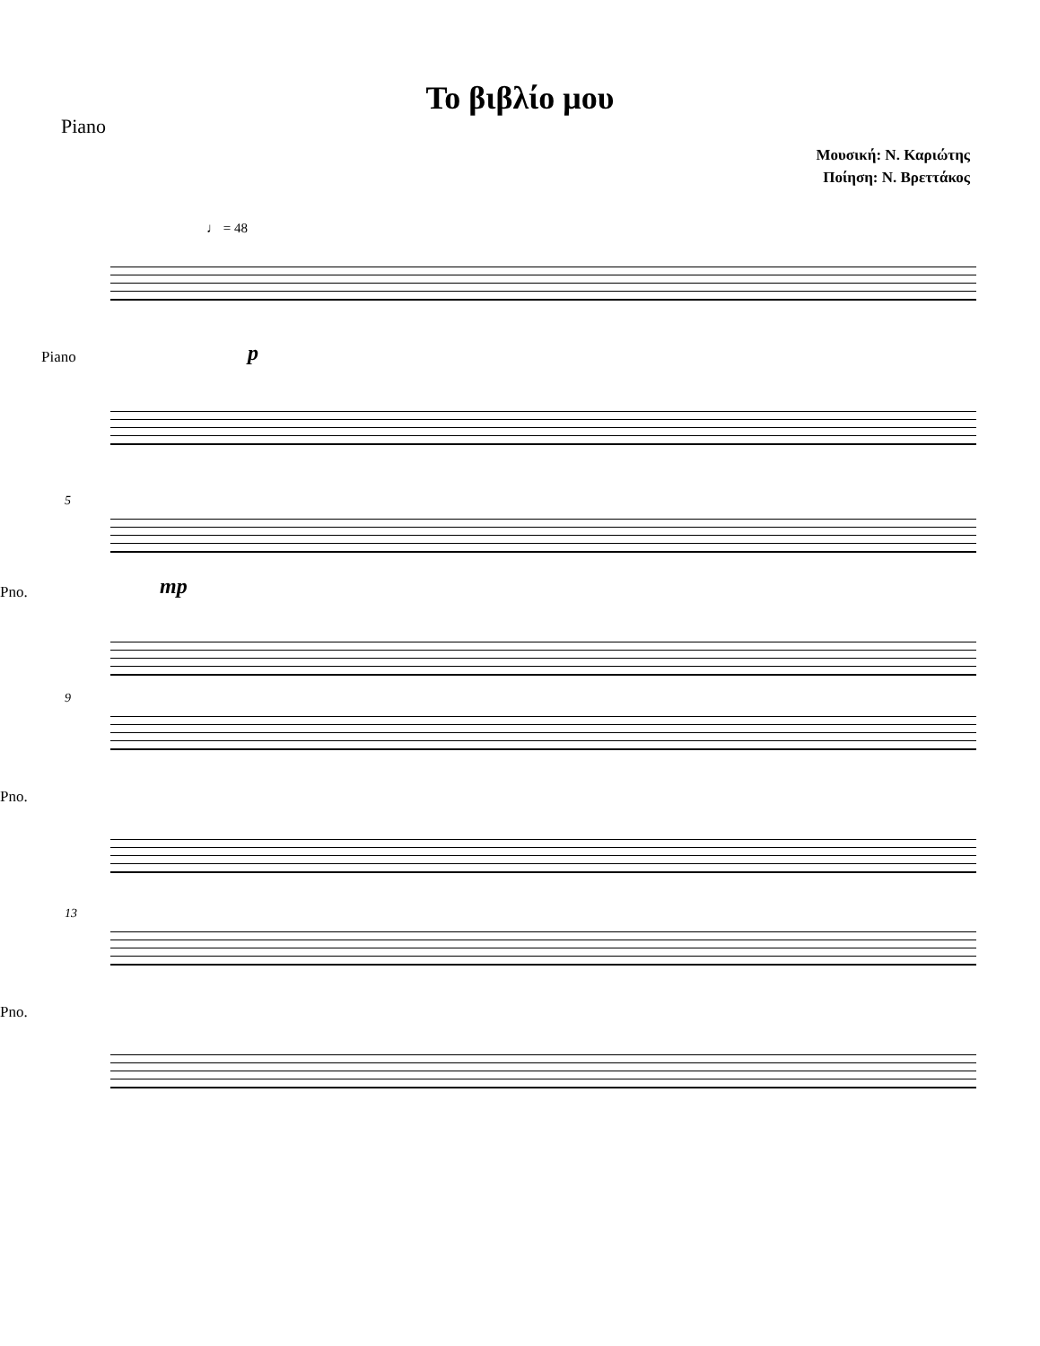Piano
Το βιβλίο μου
Μουσική: Ν. Καριώτης
Ποίηση: Ν. Βρεττάκος
♩ = 48
Piano p
5
Pno. mp
9
Pno.
13
Pno.